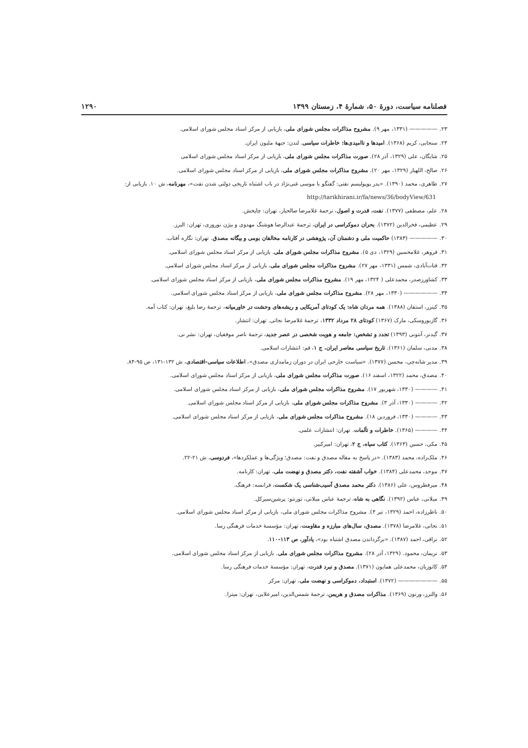فصلنامه سیاست، دورهٔ ۵۰، شمارهٔ ۴، زمستان ۱۳۹۹ ۱۲۹۰
۲۳. ————— (۱۳۳۱، مهر ۹). مشروح مذاکرات مجلس شورای ملی، بازیابی از مرکز اسناد مجلس شورای اسلامی.
۲۴. سنجابی، کریم (۱۳۶۸). امیدها و ناامیدی‌ها: خاطرات سیاسی. لندن: جبههٔ ملیون ایران.
۲۵. شایگان، علی (۱۳۲۹، آذر ۲۸). صورت مذاکرات مجلس شورای ملی، بازیابی از مرکز اسناد مجلس شورای اسلامی
۲۶. صالح، اللهیار (۱۳۲۹، مهر ۲۰). مشروح مذاکرات مجلس شورای ملی، بازیابی از مرکز اسناد مجلس شورای اسلامی.
۲۷. طاهری، محمد (۱۳۹۰). «پدر پوپولیسم نفتی: گفتگو با موسی غنی‌نژاد در باب اشتباه تاریخی دولتی شدن نفت»، مهرنامه، ش ۱۰. بازیابی از: http://tarikhirani.ir/fa/news/36/bodyView/631
۲۸. علم، مصطفی (۱۳۷۷). نفت، قدرت و اصول، ترجمهٔ غلامرضا صالحیار، تهران: چاپخش.
۲۹. عظیمی، فخرالدین (۱۳۷۲). بحران دموکراسی در ایران، ترجمهٔ عبدالرضا هوشنگ مهدوی و بیژن نوروزی، تهران: البرز.
۳۰. ————— (۱۳۸۳) حاکمیت ملی و دشمنان آن، پژوهشی در کارنامه مخالفان بومی و بیگانه مصدق. تهران: نگاره آفتاب.
۳۱. فروهر، غلامحسین (۱۳۲۹، دی ۵). مشروح مذاکرات مجلس شورای ملی. بازیابی از مرکز اسناد مجلس شورای اسلامی.
۳۲. قنات‌آبادی، شمس (۱۳۳۱، مهر ۲۷). مشروح مذاکرات مجلس شورای ملی، بازیابی از مرکز اسناد مجلس شورای اسلامی.
۳۳. کشاورزصدر، محمدعلی ( ۱۳۲۴، مهر ۱۹). مشروح مذاکرات مجلس شورای ملی، بازیابی از مرکز اسناد مجلس شورای اسلامی.
۳۴. —————— (۱۳۳۰، مهر ۲۸). مشروح مذاکرات مجلس شورای ملی، بازیابی از مرکز اسناد مجلس شورای اسلامی.
۳۵. کینزر، استفان (۱۳۸۸). همه مردان شاه: یک کودتای آمریکایی و ریشه‌های وحشت در خاورمیانه، ترجمهٔ رضا بلیغ، تهران: کتاب آمه.
۳۶. گازیوروسکی، مارک (۱۳۶۷) کودتای ۲۸ مرداد ۱۳۳۲، ترجمهٔ غلامرضا نجاتی. تهران: انتشار.
۳۷. گیدنز، آنتونی (۱۳۹۳) تجدد و تشخص: جامعه و هویت شخصی در عصر جدید، ترجمهٔ ناصر موفقیان، تهران: نشر نی.
۳۸. مدنی، سلمان (۱۳۶۱). تاریخ سیاسی معاصر ایران، ج ۱، قم: انتشارات اسلامی.
۳۹. مدیر شانه‌چی، محسن (۱۳۷۷). «سیاست خارجی ایران در دوران زمامداری مصدق»، اطلاعات سیاسی-اقتصادی، ش ۱۳۲-۱۳۱، ص ۹۵-۸۴.
۴۰. مصدق، محمد (۱۳۲۲، اسفند ۱۶). صورت مذاکرات مجلس شورای ملی، بازیابی از مرکز اسناد مجلس شورای اسلامی.
۴۱. ———— (۱۳۳۰، شهریور ۱۷). مشروح مذاکرات مجلس شورای ملی، بازیابی از مرکز اسناد مجلس شورای اسلامی.
۴۲. ———— (۱۳۳۰، آذر ۳). مشروح مذاکرات مجلس شورای ملی، بازیابی از مرکز اسناد مجلس شورای اسلامی.
۴۳. ———— (۱۳۳۰، فروردین ۱۸). مشروح مذاکرات مجلس شورای ملی، بازیابی از مرکز اسناد مجلس شورای اسلامی.
۴۴. ———— (۱۳۶۵). خاطرات و تألمات. تهران: انتشارات علمی.
۴۵. مکی، حسین (۱۳۶۳). کتاب سیاه، ج ۲، تهران: امیرکبیر.
۴۶. ملک‌زاده، محمد (۱۳۸۳). «در پاسخ به مقاله مصدق و نفت: مصدق؛ ویژگی‌ها و عملکردها»، فردوسی، ش ۲۱-۲۲.
۴۷. موحد، محمدعلی (۱۳۸۴). خواب آشفته نفت، دکتر مصدق و نهضت ملی، تهران: کارنامه.
۴۸. میرفطروس، علی (۱۳۸۶). دکتر محمد مصدق آسیب‌شناسی یک شکست، فرانسه: فرهنگ.
۴۹. میلانی، عباس (۱۳۹۲). نگاهی به شاه، ترجمهٔ عباس میلانی، تورنتو: پرشین‌سیرکل.
۵۰. ناظرزاده، احمد (۱۳۲۹، تیر ۴). مشروح مذاکرات مجلس شورای ملی، بازیابی از مرکز اسناد مجلس شورای اسلامی.
۵۱. نجاتی، غلامرضا (۱۳۷۸). مصدق، سال‌های مبارزه و مقاومت، تهران: مؤسسهٔ خدمات فرهنگی رسا.
۵۲. نراقی، احمد (۱۳۸۷). «برگرداندن مصدق اشتباه بود»، یادآور، ص ۱۱۳-۱۱۰.
۵۳. نریمان، محمود. (۱۳۲۹، آذر ۲۸). مشروح مذاکرات مجلس شورای ملی. بازیابی از مرکز اسناد مجلس شورای اسلامی.
۵۴. کاتوزیان، محمدعلی همایون (۱۳۷۱). مصدق و نبرد قدرت، تهران: مؤسسهٔ خدمات فرهنگی رسا.
۵۵. ——————— (۱۳۷۲). استبداد، دموکراسی و نهضت ملی، تهران: مرکز
۵۶. والترز، ورنون (۱۳۶۹). مذاکرات مصدق و هریمن، ترجمهٔ شمس‌الدین، امیرعلایی، تهران: میترا.